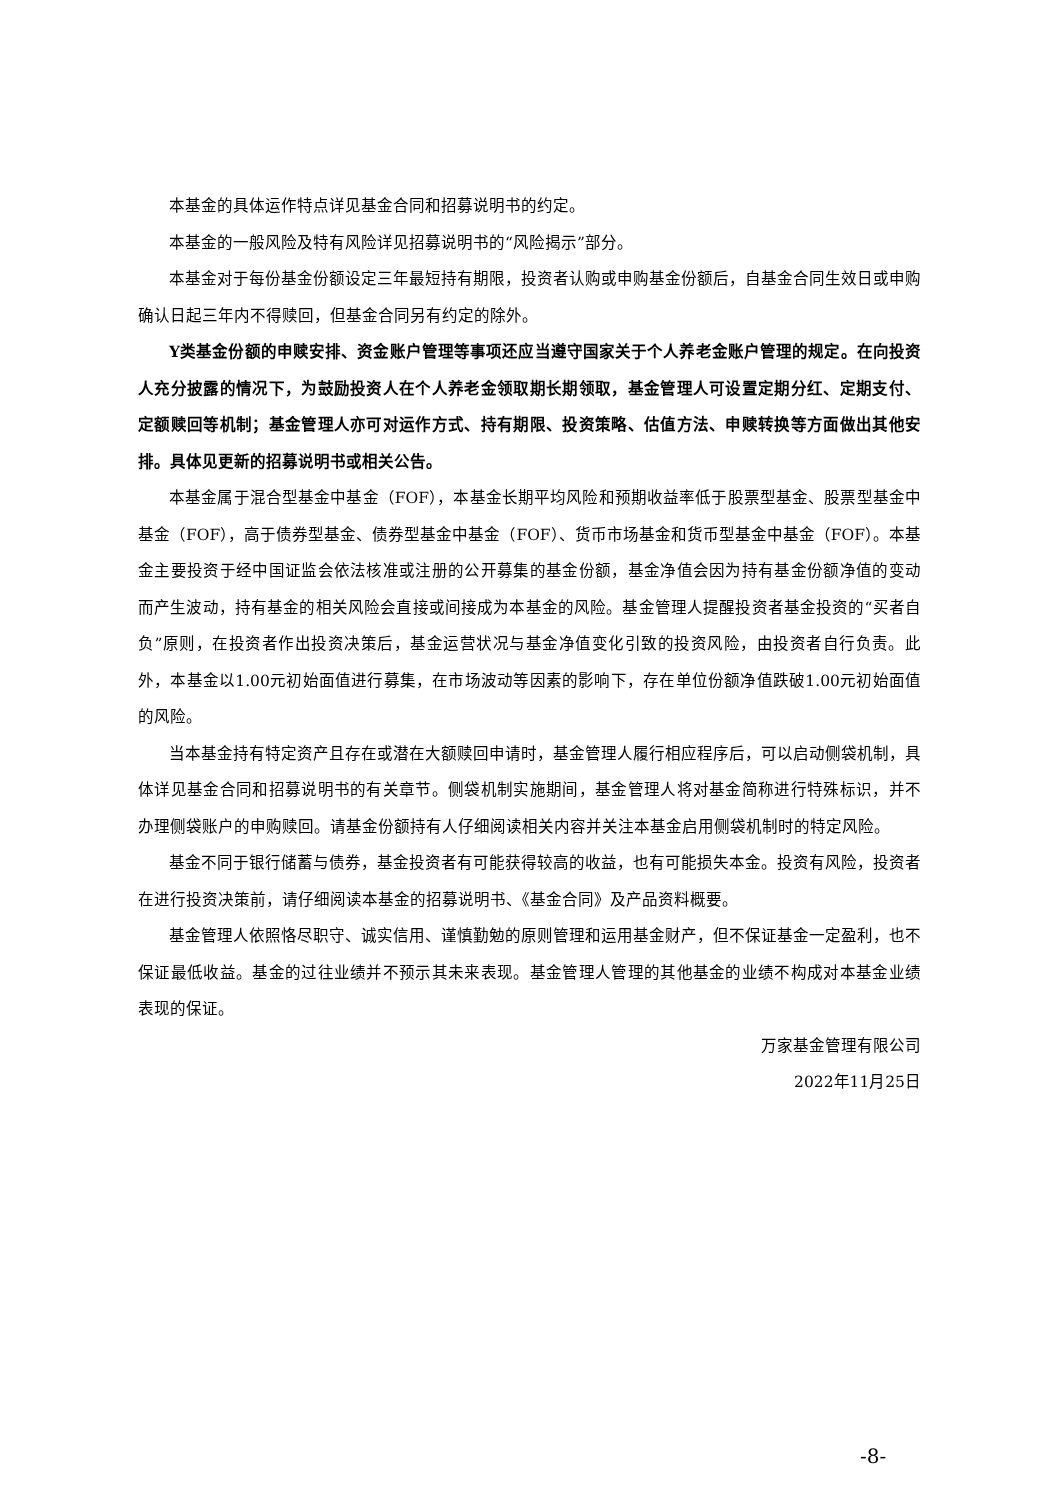本基金的具体运作特点详见基金合同和招募说明书的约定。
本基金的一般风险及特有风险详见招募说明书的“风险揭示”部分。
本基金对于每份基金份额设定三年最短持有期限，投资者认购或申购基金份额后，自基金合同生效日或申购确认日起三年内不得赎回，但基金合同另有约定的除外。
Y类基金份额的申赎安排、资金账户管理等事项还应当遵守国家关于个人养老金账户管理的规定。在向投资人充分披露的情况下，为鼓励投资人在个人养老金领取期长期领取，基金管理人可设置定期分红、定期支付、定额赎回等机制；基金管理人亦可对运作方式、持有期限、投资策略、估值方法、申赎转换等方面做出其他安排。具体见更新的招募说明书或相关公告。
本基金属于混合型基金中基金（FOF），本基金长期平均风险和预期收益率低于股票型基金、股票型基金中基金（FOF），高于债券型基金、债券型基金中基金（FOF）、货币市场基金和货币型基金中基金（FOF）。本基金主要投资于经中国证监会依法核准或注册的公开募集的基金份额，基金净值会因为持有基金份额净值的变动而产生波动，持有基金的相关风险会直接或间接成为本基金的风险。基金管理人提醒投资者基金投资的“买者自负”原则，在投资者作出投资决策后，基金运营状况与基金净值变化引致的投资风险，由投资者自行负责。此外，本基金以1.00元初始面值进行募集，在市场波动等因素的影响下，存在单位份额净值跌破1.00元初始面值的风险。
当本基金持有特定资产且存在或潜在大额赎回申请时，基金管理人履行相应程序后，可以启动侧袋机制，具体详见基金合同和招募说明书的有关章节。侧袋机制实施期间，基金管理人将对基金简称进行特殊标识，并不办理侧袋账户的申购赎回。请基金份额持有人仔细阅读相关内容并关注本基金启用侧袋机制时的特定风险。
基金不同于银行储蓄与债券，基金投资者有可能获得较高的收益，也有可能损失本金。投资有风险，投资者在进行投资决策前，请仔细阅读本基金的招募说明书、《基金合同》及产品资料概要。
基金管理人依照恪尽职守、诚实信用、谨慎勤勉的原则管理和运用基金财产，但不保证基金一定盈利，也不保证最低收益。基金的过往业绩并不预示其未来表现。基金管理人管理的其他基金的业绩不构成对本基金业绩表现的保证。
万家基金管理有限公司
2022年11月25日
-8-